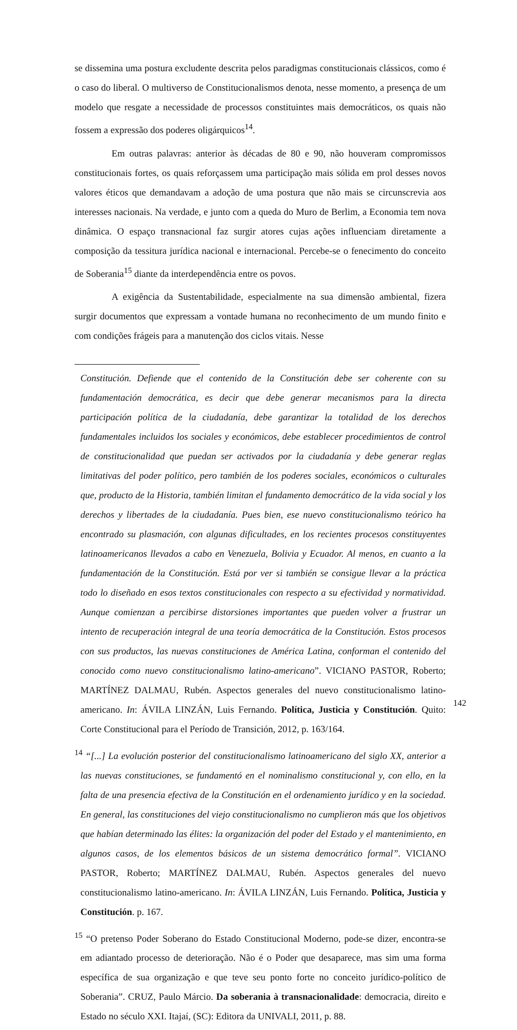se dissemina uma postura excludente descrita pelos paradigmas constitucionais clássicos, como é o caso do liberal. O multiverso de Constitucionalismos denota, nesse momento, a presença de um modelo que resgate a necessidade de processos constituintes mais democráticos, os quais não fossem a expressão dos poderes oligárquicos<sup>14</sup>.
Em outras palavras: anterior às décadas de 80 e 90, não houveram compromissos constitucionais fortes, os quais reforçassem uma participação mais sólida em prol desses novos valores éticos que demandavam a adoção de uma postura que não mais se circunscrevia aos interesses nacionais. Na verdade, e junto com a queda do Muro de Berlim, a Economia tem nova dinâmica. O espaço transnacional faz surgir atores cujas ações influenciam diretamente a composição da tessitura jurídica nacional e internacional. Percebe-se o fenecimento do conceito de Soberania<sup>15</sup> diante da interdependência entre os povos.
A exigência da Sustentabilidade, especialmente na sua dimensão ambiental, fizera surgir documentos que expressam a vontade humana no reconhecimento de um mundo finito e com condições frágeis para a manutenção dos ciclos vitais. Nesse
Constitución. Defiende que el contenido de la Constitución debe ser coherente con su fundamentación democrática, es decir que debe generar mecanismos para la directa participación política de la ciudadanía, debe garantizar la totalidad de los derechos fundamentales incluidos los sociales y económicos, debe establecer procedimientos de control de constitucionalidad que puedan ser activados por la ciudadanía y debe generar reglas limitativas del poder político, pero también de los poderes sociales, económicos o culturales que, producto de la Historia, también limitan el fundamento democrático de la vida social y los derechos y libertades de la ciudadanía. Pues bien, ese nuevo constitucionalismo teórico ha encontrado su plasmación, con algunas dificultades, en los recientes procesos constituyentes latinoamericanos llevados a cabo en Venezuela, Bolivia y Ecuador. Al menos, en cuanto a la fundamentación de la Constitución. Está por ver si también se consigue llevar a la práctica todo lo diseñado en esos textos constitucionales con respecto a su efectividad y normatividad. Aunque comienzan a percibirse distorsiones importantes que pueden volver a frustrar un intento de recuperación integral de una teoría democrática de la Constitución. Estos procesos con sus productos, las nuevas constituciones de América Latina, conforman el contenido del conocido como nuevo constitucionalismo latino-americano”. VICIANO PASTOR, Roberto; MARTÍNEZ DALMAU, Rubén. Aspectos generales del nuevo constitucionalismo latino-americano. In: ÁVILA LINZÁN, Luis Fernando. Política, Justicia y Constitución. Quito: Corte Constitucional para el Período de Transición, 2012, p. 163/164.
<sup>14</sup> “[...] La evolución posterior del constitucionalismo latinoamericano del siglo XX, anterior a las nuevas constituciones, se fundamentó en el nominalismo constitucional y, con ello, en la falta de una presencia efectiva de la Constitución en el ordenamiento jurídico y en la sociedad. En general, las constituciones del viejo constitucionalismo no cumplieron más que los objetivos que habían determinado las élites: la organización del poder del Estado y el mantenimiento, en algunos casos, de los elementos básicos de un sistema democrático formal”. VICIANO PASTOR, Roberto; MARTÍNEZ DALMAU, Rubén. Aspectos generales del nuevo constitucionalismo latino-americano. In: ÁVILA LINZÁN, Luis Fernando. Política, Justicia y Constitución. p. 167.
<sup>15</sup> “O pretenso Poder Soberano do Estado Constitucional Moderno, pode-se dizer, encontra-se em adiantado processo de deterioração. Não é o Poder que desaparece, mas sim uma forma específica de sua organização e que teve seu ponto forte no conceito jurídico-político de Soberania”. CRUZ, Paulo Márcio. Da soberania à transnacionalidade: democracia, direito e Estado no século XXI. Itajaí, (SC): Editora da UNIVALI, 2011, p. 88.
142